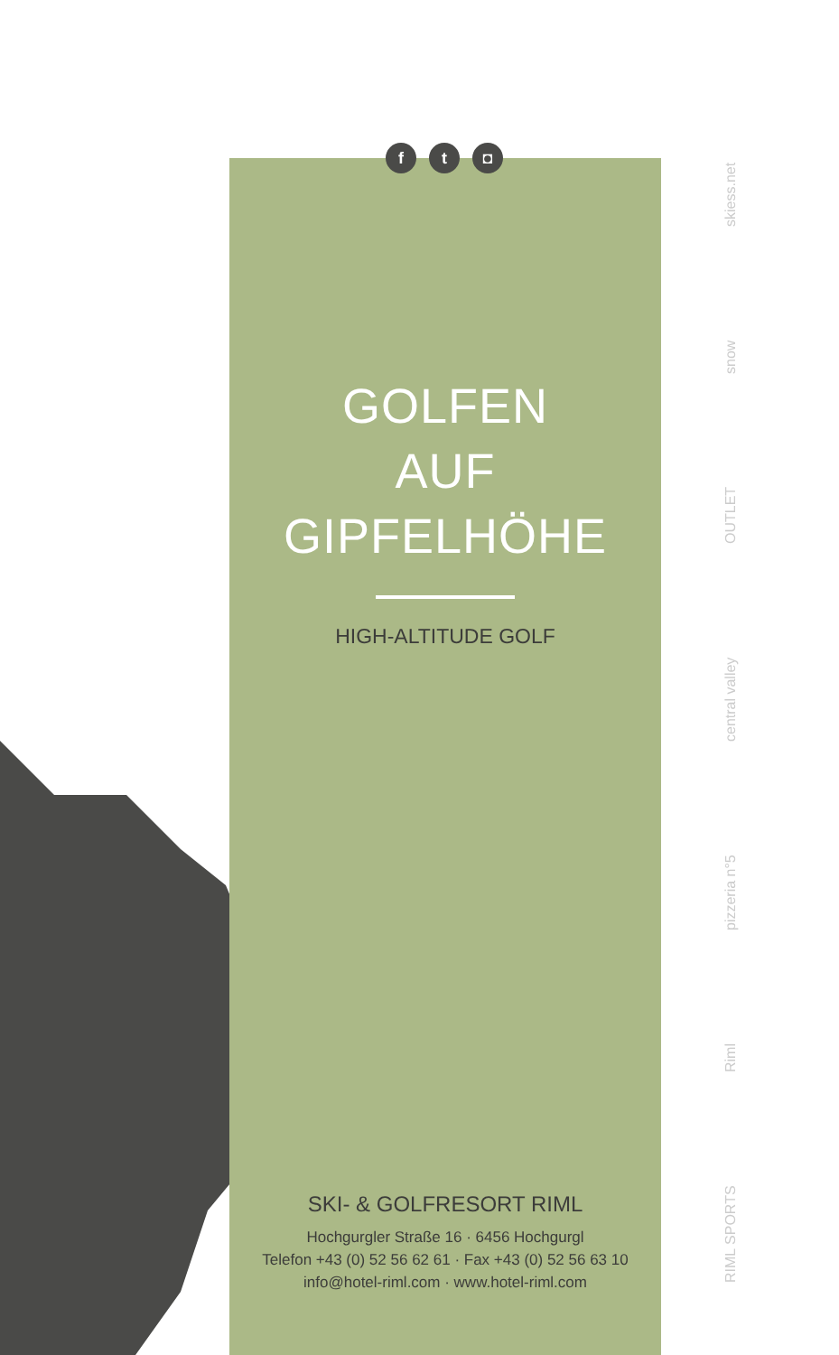ft ◘
GOLFEN
AUF
GIPFELHÖHE
HIGH-ALTITUDE GOLF
SKI- & GOLFRESORT RIML
Hochgurgler Straße 16 · 6456 Hochgurgl
Telefon +43 (0) 52 56 62 61 · Fax +43 (0) 52 56 63 10
info@hotel-riml.com · www.hotel-riml.com
RIML SPORTS Riml pizzeria n°5 central valley OUTLET snow skiess.net